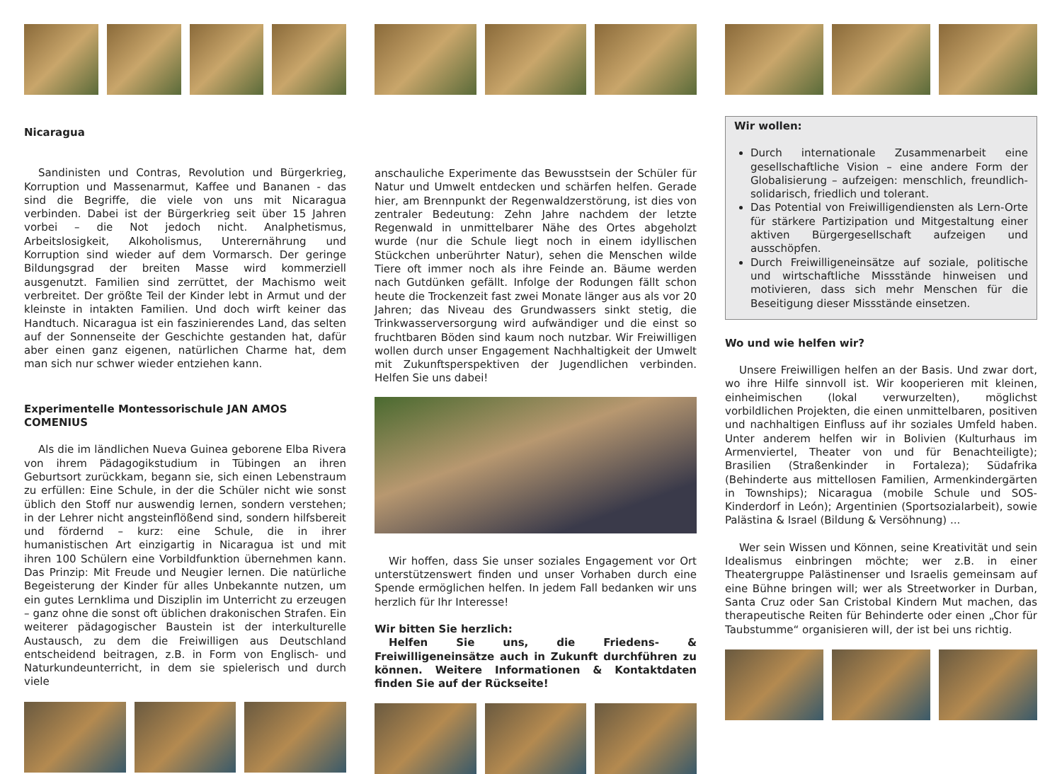Nicaragua
Sandinisten und Contras, Revolution und Bürgerkrieg, Korruption und Massenarmut, Kaffee und Bananen - das sind die Begriffe, die viele von uns mit Nicaragua verbinden. Dabei ist der Bürgerkrieg seit über 15 Jahren vorbei – die Not jedoch nicht. Analphetismus, Arbeitslosigkeit, Alkoholismus, Unterernährung und Korruption sind wieder auf dem Vormarsch. Der geringe Bildungsgrad der breiten Masse wird kommerziell ausgenutzt. Familien sind zerrüttet, der Machismo weit verbreitet. Der größte Teil der Kinder lebt in Armut und der kleinste in intakten Familien. Und doch wirft keiner das Handtuch. Nicaragua ist ein faszinierendes Land, das selten auf der Sonnenseite der Geschichte gestanden hat, dafür aber einen ganz eigenen, natürlichen Charme hat, dem man sich nur schwer wieder entziehen kann.
Experimentelle Montessorischule JAN AMOS COMENIUS
Als die im ländlichen Nueva Guinea geborene Elba Rivera von ihrem Pädagogikstudium in Tübingen an ihren Geburtsort zurückkam, begann sie, sich einen Lebenstraum zu erfüllen: Eine Schule, in der die Schüler nicht wie sonst üblich den Stoff nur auswendig lernen, sondern verstehen; in der Lehrer nicht angsteinflößend sind, sondern hilfsbereit und fördernd – kurz: eine Schule, die in ihrer humanistischen Art einzigartig in Nicaragua ist und mit ihren 100 Schülern eine Vorbildfunktion übernehmen kann. Das Prinzip: Mit Freude und Neugier lernen. Die natürliche Begeisterung der Kinder für alles Unbekannte nutzen, um ein gutes Lernklima und Disziplin im Unterricht zu erzeugen – ganz ohne die sonst oft üblichen drakonischen Strafen. Ein weiterer pädagogischer Baustein ist der interkulturelle Austausch, zu dem die Freiwilligen aus Deutschland entscheidend beitragen, z.B. in Form von Englisch- und Naturkundeunterricht, in dem sie spielerisch und durch viele
anschauliche Experimente das Bewusstsein der Schüler für Natur und Umwelt entdecken und schärfen helfen. Gerade hier, am Brennpunkt der Regenwaldzerstörung, ist dies von zentraler Bedeutung: Zehn Jahre nachdem der letzte Regenwald in unmittelbarer Nähe des Ortes abgeholzt wurde (nur die Schule liegt noch in einem idyllischen Stückchen unberührter Natur), sehen die Menschen wilde Tiere oft immer noch als ihre Feinde an. Bäume werden nach Gutdünken gefällt. Infolge der Rodungen fällt schon heute die Trockenzeit fast zwei Monate länger aus als vor 20 Jahren; das Niveau des Grundwassers sinkt stetig, die Trinkwasserversorgung wird aufwändiger und die einst so fruchtbaren Böden sind kaum noch nutzbar. Wir Freiwilligen wollen durch unser Engagement Nachhaltigkeit der Umwelt mit Zukunftsperspektiven der Jugendlichen verbinden. Helfen Sie uns dabei!
Wir hoffen, dass Sie unser soziales Engagement vor Ort unterstützenswert finden und unser Vorhaben durch eine Spende ermöglichen helfen. In jedem Fall bedanken wir uns herzlich für Ihr Interesse!
Wir bitten Sie herzlich:
Helfen Sie uns, die Friedens- & Freiwilligeneinsätze auch in Zukunft durchführen zu können. Weitere Informationen & Kontaktdaten finden Sie auf der Rückseite!
Wir wollen:
Durch internationale Zusammenarbeit eine gesellschaftliche Vision – eine andere Form der Globalisierung – aufzeigen: menschlich, freundlich-solidarisch, friedlich und tolerant.
Das Potential von Freiwilligendiensten als Lern-Orte für stärkere Partizipation und Mitgestaltung einer aktiven Bürgergesellschaft aufzeigen und ausschöpfen.
Durch Freiwilligeneinsätze auf soziale, politische und wirtschaftliche Missstände hinweisen und motivieren, dass sich mehr Menschen für die Beseitigung dieser Missstände einsetzen.
Wo und wie helfen wir?
Unsere Freiwilligen helfen an der Basis. Und zwar dort, wo ihre Hilfe sinnvoll ist. Wir kooperieren mit kleinen, einheimischen (lokal verwurzelten), möglichst vorbildlichen Projekten, die einen unmittelbaren, positiven und nachhaltigen Einfluss auf ihr soziales Umfeld haben. Unter anderem helfen wir in Bolivien (Kulturhaus im Armenviertel, Theater von und für Benachteiligte); Brasilien (Straßenkinder in Fortaleza); Südafrika (Behinderte aus mittellosen Familien, Armenkindergärten in Townships); Nicaragua (mobile Schule und SOS-Kinderdorf in León); Argentinien (Sportsozialarbeit), sowie Palästina & Israel (Bildung & Versöhnung) ...
Wer sein Wissen und Können, seine Kreativität und sein Idealismus einbringen möchte; wer z.B. in einer Theatergruppe Palästinenser und Israelis gemeinsam auf eine Bühne bringen will; wer als Streetworker in Durban, Santa Cruz oder San Cristobal Kindern Mut machen, das therapeutische Reiten für Behinderte oder einen „Chor für Taubstumme“ organisieren will, der ist bei uns richtig.